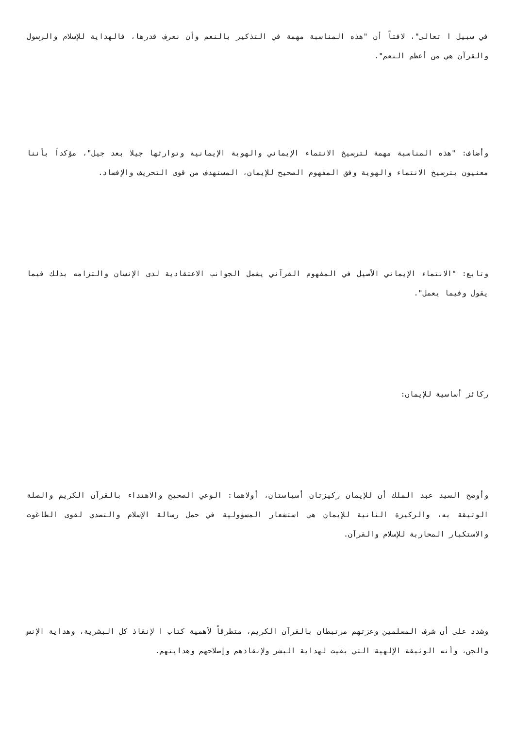في سبيل ا تعالى"، لافتاً أن "هذه المناسبة مهمة في التذكير بالنعم وأن نعرف قدرها، فالهداية للإسلام والرسول والقرآن هي من أعظم النعم".
وأضاف: "هذه المناسبة مهمة لترسيخ الانتماء الإيماني والهوية الإيمانية وتوارثها جيلا بعد جيل"، مؤكداً بأننا معنيون بترسيخ الانتماء والهوية وفق المفهوم الصحيح للإيمان، المستهدف من قوى التحريف والإفساد.
وتابع: "الانتماء الإيماني الأصيل في المفهوم القرآني يشمل الجوانب الاعتقادية لدى الإنسان والتزامه بذلك فيما يقول وفيما يعمل".
ركائز أساسية للإيمان:
وأوضح السيد عبد الملك أن للإيمان ركيزتان أسياستان، أولاهما: الوعي الصحيح والاهتداء بالقرآن الكريم والصلة الوثيقة به، والركيزة الثانية للإيمان هي استشعار المسؤولية في حمل رسالة الإسلام والتصدي لقوى الطاغوت والاستكبار المحاربة للإسلام والقرآن.
وشدد على أن شرف المسلمين وعزتهم مرتبطان بالقرآن الكريم، متطرقاً لأهمية كتاب ا لإنقاذ كل البشرية، وهداية الإنس والجن، وأنه الوثيقة الإلهية التي بقيت لهداية البشر ولإنقاذهم وإصلاحهم وهدايتهم.